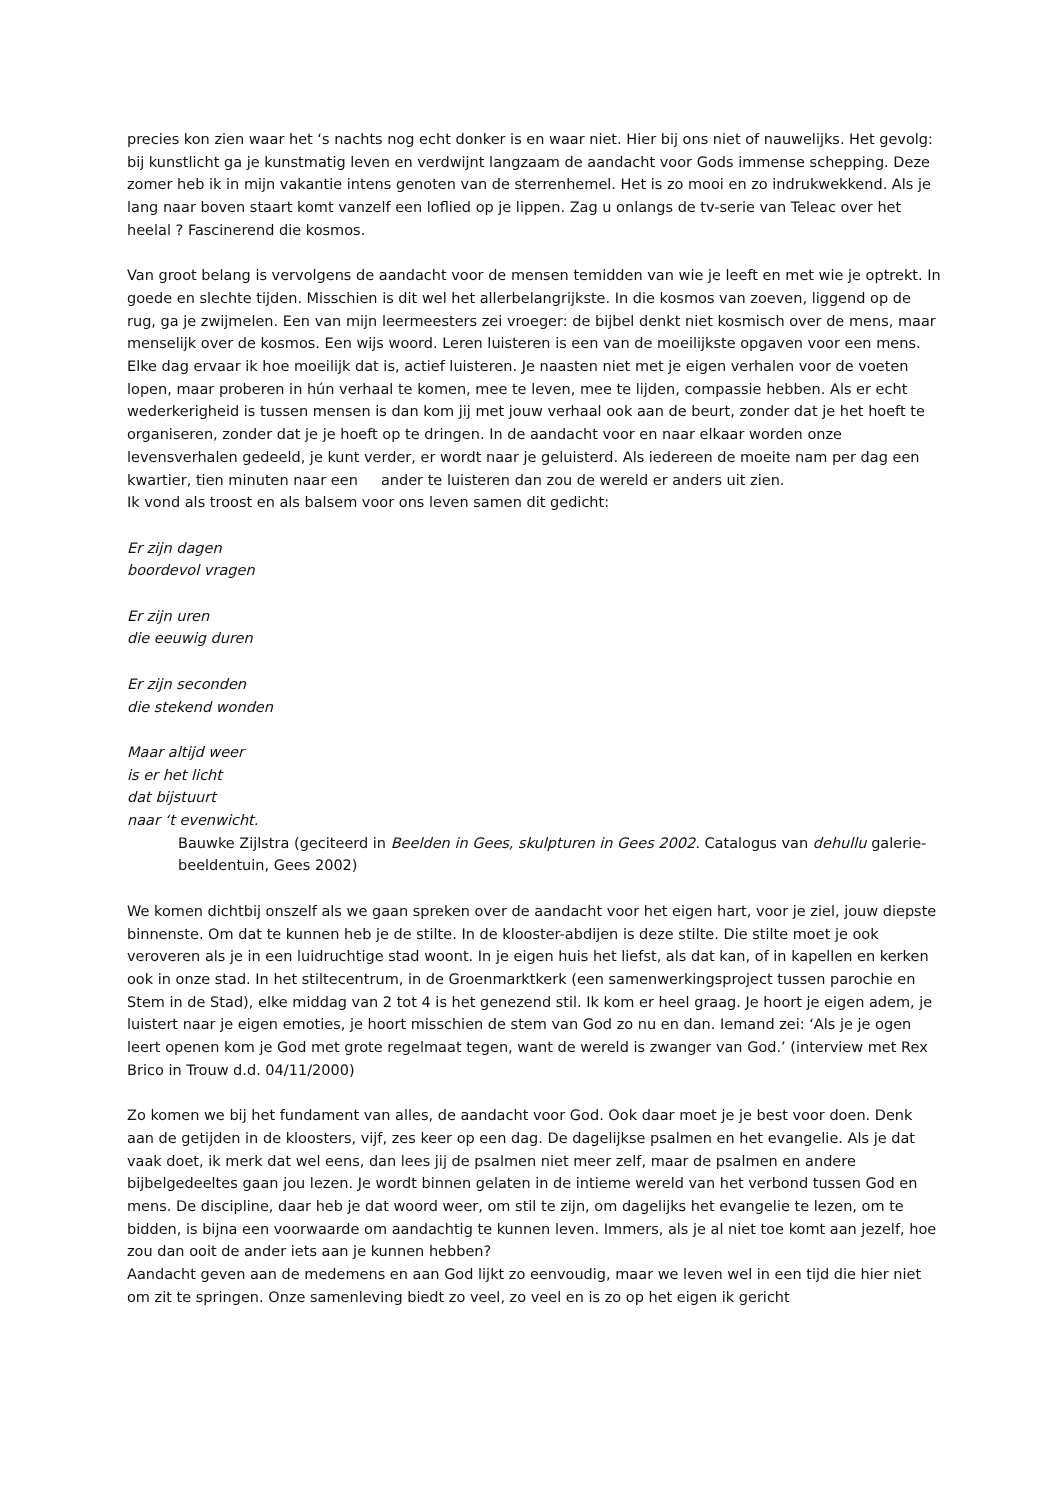precies kon zien waar het ‘s nachts nog echt donker is en waar niet. Hier bij ons niet of nauwelijks. Het gevolg: bij kunstlicht ga je kunstmatig leven en verdwijnt langzaam de aandacht voor Gods immense schepping. Deze zomer heb ik in mijn vakantie intens genoten van de sterrenhemel. Het is zo mooi en zo indrukwekkend. Als je lang naar boven staart komt vanzelf een loflied op je lippen. Zag u onlangs de tv-serie van Teleac over het heelal ? Fascinerend die kosmos.
Van groot belang is vervolgens de aandacht voor de mensen temidden van wie je leeft en met wie je optrekt. In goede en slechte tijden. Misschien is dit wel het allerbelangrijkste. In die kosmos van zoeven, liggend op de rug, ga je zwijmelen. Een van mijn leermeesters zei vroeger: de bijbel denkt niet kosmisch over de mens, maar menselijk over de kosmos. Een wijs woord. Leren luisteren is een van de moeilijkste opgaven voor een mens. Elke dag ervaar ik hoe moeilijk dat is, actief luisteren. Je naasten niet met je eigen verhalen voor de voeten lopen, maar proberen in hún verhaal te komen, mee te leven, mee te lijden, compassie hebben. Als er echt wederkerigheid is tussen mensen is dan kom jij met jouw verhaal ook aan de beurt, zonder dat je het hoeft te organiseren, zonder dat je je hoeft op te dringen. In de aandacht voor en naar elkaar worden onze levensverhalen gedeeld, je kunt verder, er wordt naar je geluisterd. Als iedereen de moeite nam per dag een kwartier, tien minuten naar een ander te luisteren dan zou de wereld er anders uit zien.
Ik vond als troost en als balsem voor ons leven samen dit gedicht:
Er zijn dagen
boordevol vragen
Er zijn uren
die eeuwig duren
Er zijn seconden
die stekend wonden
Maar altijd weer
is er het licht
dat bijstuurt
naar ‘t evenwicht.
Bauwke Zijlstra (geciteerd in Beelden in Gees, skulpturen in Gees 2002. Catalogus van dehullu galerie-beeldentuin, Gees 2002)
We komen dichtbij onszelf als we gaan spreken over de aandacht voor het eigen hart, voor je ziel, jouw diepste binnenste. Om dat te kunnen heb je de stilte. In de klooster-abdijen is deze stilte. Die stilte moet je ook veroveren als je in een luidruchtige stad woont. In je eigen huis het liefst, als dat kan, of in kapellen en kerken ook in onze stad. In het stiltecentrum, in de Groenmarktkerk (een samenwerkingsproject tussen parochie en Stem in de Stad), elke middag van 2 tot 4 is het genezend stil. Ik kom er heel graag. Je hoort je eigen adem, je luistert naar je eigen emoties, je hoort misschien de stem van God zo nu en dan. Iemand zei: ‘Als je je ogen leert openen kom je God met grote regelmaat tegen, want de wereld is zwanger van God.’ (interview met Rex Brico in Trouw d.d. 04/11/2000)
Zo komen we bij het fundament van alles, de aandacht voor God. Ook daar moet je je best voor doen. Denk aan de getijden in de kloosters, vijf, zes keer op een dag. De dagelijkse psalmen en het evangelie. Als je dat vaak doet, ik merk dat wel eens, dan lees jij de psalmen niet meer zelf, maar de psalmen en andere bijbelgedeeltes gaan jou lezen. Je wordt binnen gelaten in de intieme wereld van het verbond tussen God en mens. De discipline, daar heb je dat woord weer, om stil te zijn, om dagelijks het evangelie te lezen, om te bidden, is bijna een voorwaarde om aandachtig te kunnen leven. Immers, als je al niet toe komt aan jezelf, hoe zou dan ooit de ander iets aan je kunnen hebben?
Aandacht geven aan de medemens en aan God lijkt zo eenvoudig, maar we leven wel in een tijd die hier niet om zit te springen. Onze samenleving biedt zo veel, zo veel en is zo op het eigen ik gericht